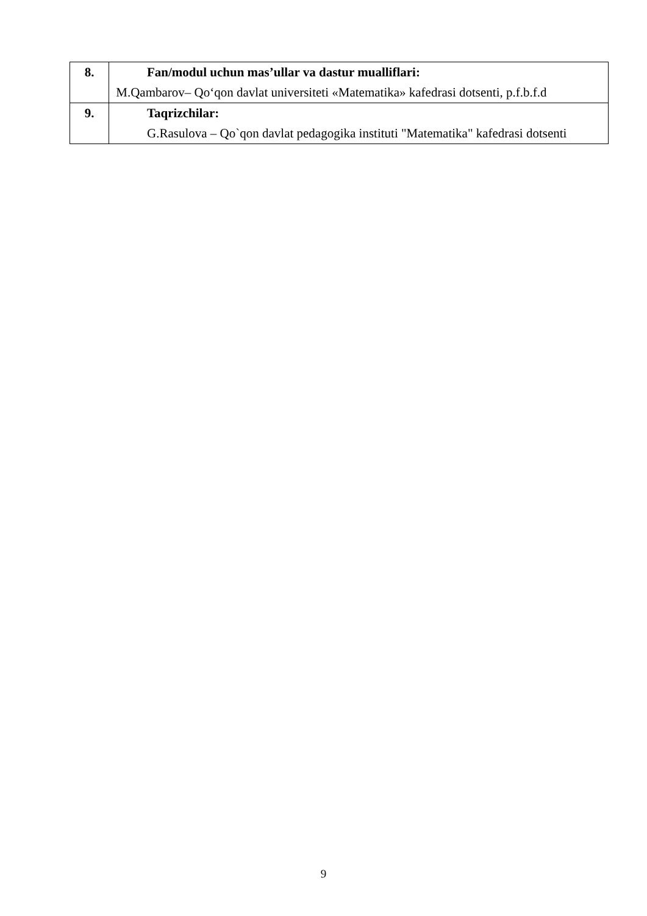| 8. | Fan/modul uchun mas’ullar va dastur mualliflari: M.Qambarov– Qo‘qon davlat universiteti «Matematika» kafedrasi dotsenti, p.f.b.f.d |
| 9. | Taqrizchilar: G.Rasulova – Qo`qon davlat pedagogika instituti "Matematika" kafedrasi dotsenti |
9